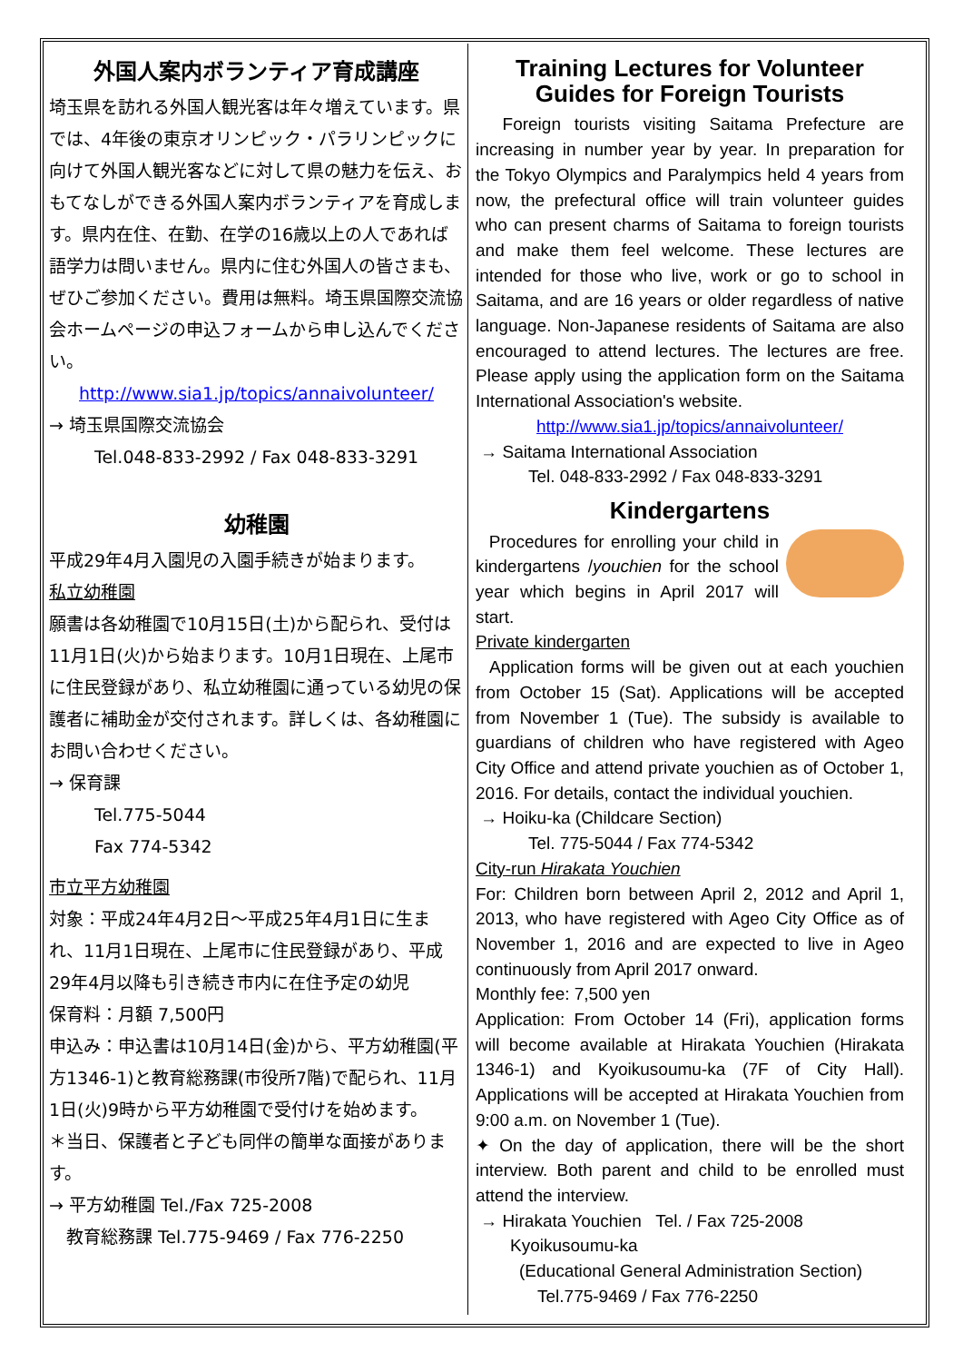外国人案内ボランティア育成講座
埼玉県を訪れる外国人観光客は年々増えています。県では、4年後の東京オリンピック・パラリンピックに向けて外国人観光客などに対して県の魅力を伝え、おもてなしができる外国人案内ボランティアを育成します。県内在住、在勤、在学の16歳以上の人であれば語学力は問いません。県内に住む外国人の皆さまも、ぜひご参加ください。費用は無料。埼玉県国際交流協会ホームページの申込フォームから申し込んでください。
http://www.sia1.jp/topics/annaivolunteer/
→ 埼玉県国際交流協会
Tel.048-833-2992 / Fax 048-833-3291
幼稚園
平成29年4月入園児の入園手続きが始まります。
私立幼稚園
願書は各幼稚園で10月15日(土)から配られ、受付は11月1日(火)から始まります。10月1日現在、上尾市に住民登録があり、私立幼稚園に通っている幼児の保護者に補助金が交付されます。詳しくは、各幼稚園にお問い合わせください。
→ 保育課
Tel.775-5044
Fax 774-5342
市立平方幼稚園
対象：平成24年4月2日～平成25年4月1日に生まれ、11月1日現在、上尾市に住民登録があり、平成29年4月以降も引き続き市内に在住予定の幼児
保育料：月額 7,500円
申込み：申込書は10月14日(金)から、平方幼稚園(平方1346-1)と教育総務課(市役所7階)で配られ、11月1日(火)9時から平方幼稚園で受付けを始めます。
＊当日、保護者と子ども同伴の簡単な面接があります。
→ 平方幼稚園 Tel./Fax 725-2008
　教育総務課 Tel.775-9469 / Fax 776-2250
Training Lectures for Volunteer Guides for Foreign Tourists
Foreign tourists visiting Saitama Prefecture are increasing in number year by year. In preparation for the Tokyo Olympics and Paralympics held 4 years from now, the prefectural office will train volunteer guides who can present charms of Saitama to foreign tourists and make them feel welcome. These lectures are intended for those who live, work or go to school in Saitama, and are 16 years or older regardless of native language. Non-Japanese residents of Saitama are also encouraged to attend lectures. The lectures are free. Please apply using the application form on the Saitama International Association's website.
http://www.sia1.jp/topics/annaivolunteer/
→ Saitama International Association
Tel. 048-833-2992 / Fax 048-833-3291
Kindergartens
Procedures for enrolling your child in kindergartens /youchien for the school year which begins in April 2017 will start.
Private kindergarten
Application forms will be given out at each youchien from October 15 (Sat). Applications will be accepted from November 1 (Tue). The subsidy is available to guardians of children who have registered with Ageo City Office and attend private youchien as of October 1, 2016. For details, contact the individual youchien.
→ Hoiku-ka (Childcare Section)
Tel. 775-5044 / Fax 774-5342
City-run Hirakata Youchien
For: Children born between April 2, 2012 and April 1, 2013, who have registered with Ageo City Office as of November 1, 2016 and are expected to live in Ageo continuously from April 2017 onward.
Monthly fee: 7,500 yen
Application: From October 14 (Fri), application forms will become available at Hirakata Youchien (Hirakata 1346-1) and Kyoikusoumu-ka (7F of City Hall). Applications will be accepted at Hirakata Youchien from 9:00 a.m. on November 1 (Tue).
✦ On the day of application, there will be the short interview. Both parent and child to be enrolled must attend the interview.
→ Hirakata Youchien Tel. / Fax 725-2008
Kyoikusoumu-ka
(Educational General Administration Section)
Tel.775-9469 / Fax 776-2250